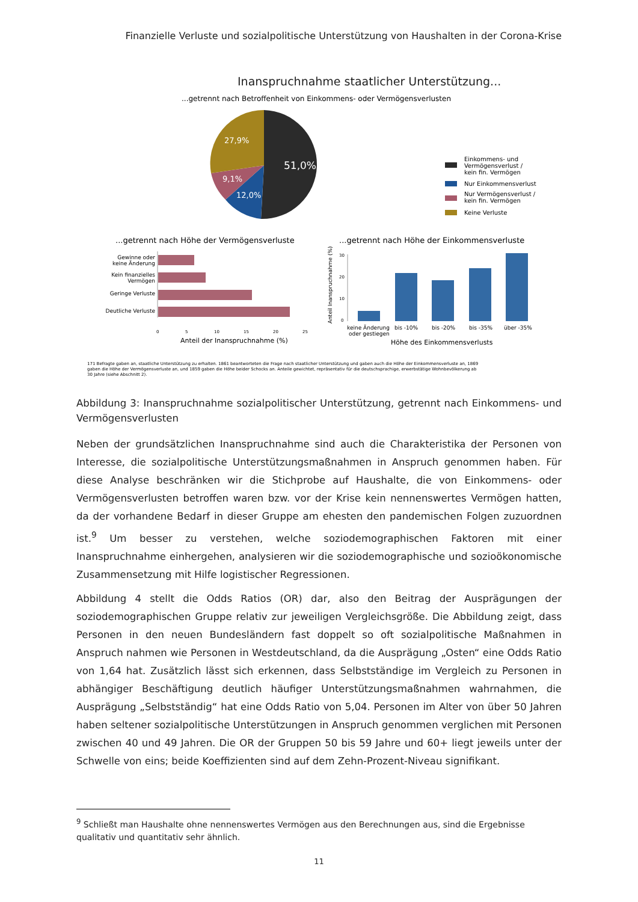Finanzielle Verluste und sozialpolitische Unterstützung von Haushalten in der Corona-Krise
Inanspruchnahme staatlicher Unterstützung...
...getrennt nach Betroffenheit von Einkommens- oder Vermögensverlusten
27,9%
51,0%
9,1%
12,0%
Einkommens- und
Vermögensverlust /
kein fin. Vermögen
Nur Einkommensverlust
Nur Vermögensverlust /
kein fin. Vermögen
Keine Verluste
...getrennt nach Höhe der Vermögensverluste
...getrennt nach Höhe der Einkommensverluste
Gewinne oder
keine Änderung
Kein finanzielles
Vermögen
Geringe Verluste
Deutliche Verluste
0
5
10
15
20
25
Anteil der Inanspruchnahme (%)
Anteil Inanspruchnahme (%)
30
20
10
0
keine Änderung
oder gestiegen
bis -10%
bis -20%
bis -35%
über -35%
Höhe des Einkommensverlusts
171 Befragte gaben an, staatliche Unterstützung zu erhalten. 1861 beantworteten die Frage nach staatlicher Unterstützung und gaben auch die Höhe der Einkommensverluste an, 1869
gaben die Höhe der Vermögensverluste an, und 1859 gaben die Höhe beider Schocks an. Anteile gewichtet, repräsentativ für die deutschsprachige, erwerbstätige Wohnbevölkerung ab
30 Jahre (siehe Abschnitt 2).
Abbildung 3: Inanspruchnahme sozialpolitischer Unterstützung, getrennt nach Einkommens- und Vermögensverlusten
Neben der grundsätzlichen Inanspruchnahme sind auch die Charakteristika der Personen von Interesse, die sozialpolitische Unterstützungsmaßnahmen in Anspruch genommen haben. Für diese Analyse beschränken wir die Stichprobe auf Haushalte, die von Einkommens- oder Vermögensverlusten betroffen waren bzw. vor der Krise kein nennenswertes Vermögen hatten, da der vorhandene Bedarf in dieser Gruppe am ehesten den pandemischen Folgen zuzuordnen ist.<sup>9</sup> Um besser zu verstehen, welche soziodemographischen Faktoren mit einer Inanspruchnahme einhergehen, analysieren wir die soziodemographische und sozioökonomische Zusammensetzung mit Hilfe logistischer Regressionen.
Abbildung 4 stellt die Odds Ratios (OR) dar, also den Beitrag der Ausprägungen der soziodemographischen Gruppe relativ zur jeweiligen Vergleichsgröße. Die Abbildung zeigt, dass Personen in den neuen Bundesländern fast doppelt so oft sozialpolitische Maßnahmen in Anspruch nahmen wie Personen in Westdeutschland, da die Ausprägung „Osten“ eine Odds Ratio von 1,64 hat. Zusätzlich lässt sich erkennen, dass Selbstständige im Vergleich zu Personen in abhängiger Beschäftigung deutlich häufiger Unterstützungsmaßnahmen wahrnahmen, die Ausprägung „Selbstständig“ hat eine Odds Ratio von 5,04. Personen im Alter von über 50 Jahren haben seltener sozialpolitische Unterstützungen in Anspruch genommen verglichen mit Personen zwischen 40 und 49 Jahren. Die OR der Gruppen 50 bis 59 Jahre und 60+ liegt jeweils unter der Schwelle von eins; beide Koeffizienten sind auf dem Zehn-Prozent-Niveau signifikant.
<sup>9</sup> Schließt man Haushalte ohne nennenswertes Vermögen aus den Berechnungen aus, sind die Ergebnisse qualitativ und quantitativ sehr ähnlich.
11